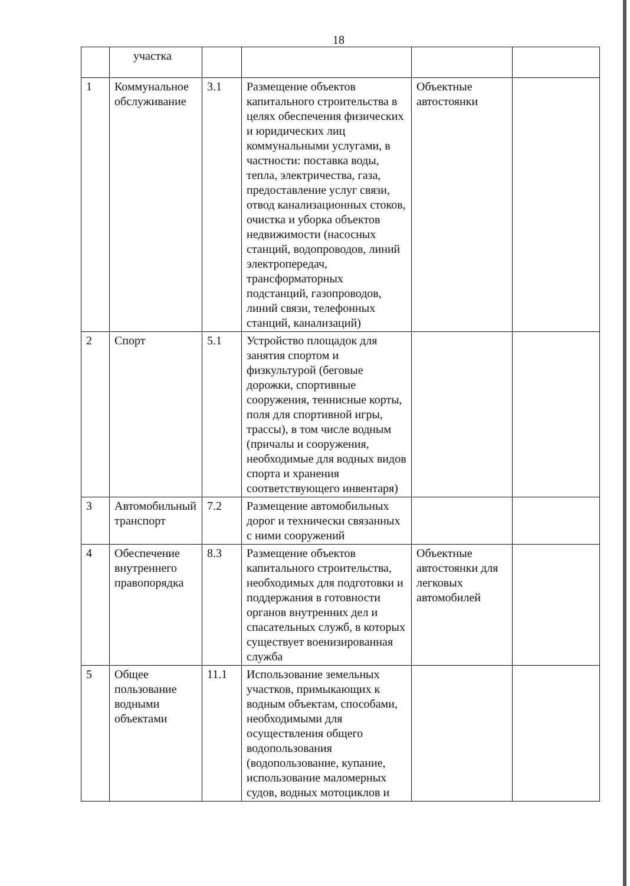18
| | участка | | | | |
| 1 | Коммунальное обслуживание | 3.1 | Размещение объектов капитального строительства в целях обеспечения физических и юридических лиц коммунальными услугами, в частности: поставка воды, тепла, электричества, газа, предоставление услуг связи, отвод канализационных стоков, очистка и уборка объектов недвижимости (насосных станций, водопроводов, линий электропередач, трансформаторных подстанций, газопроводов, линий связи, телефонных станций, канализаций) | Объектные автостоянки | |
| 2 | Спорт | 5.1 | Устройство площадок для занятия спортом и физкультурой (беговые дорожки, спортивные сооружения, теннисные корты, поля для спортивной игры, трассы), в том числе водным (причалы и сооружения, необходимые для водных видов спорта и хранения соответствующего инвентаря) | | |
| 3 | Автомобильный транспорт | 7.2 | Размещение автомобильных дорог и технически связанных с ними сооружений | | |
| 4 | Обеспечение внутреннего правопорядка | 8.3 | Размещение объектов капитального строительства, необходимых для подготовки и поддержания в готовности органов внутренних дел и спасательных служб, в которых существует военизированная служба | Объектные автостоянки для легковых автомобилей | |
| 5 | Общее пользование водными объектами | 11.1 | Использование земельных участков, примыкающих к водным объектам, способами, необходимыми для осуществления общего водопользования (водопользование, купание, использование маломерных судов, водных мотоциклов и | | |